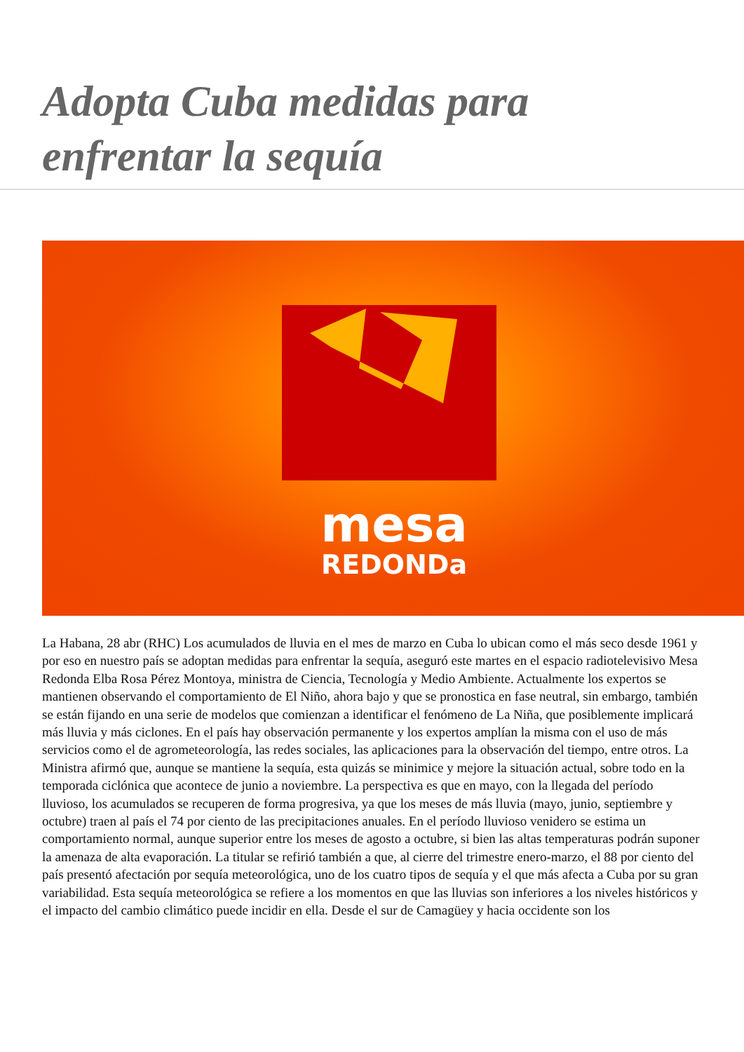Adopta Cuba medidas para enfrentar la sequía
mesa
REDONDa
La Habana, 28 abr (RHC) Los acumulados de lluvia en el mes de marzo en Cuba lo ubican como el más seco desde 1961 y por eso en nuestro país se adoptan medidas para enfrentar la sequía, aseguró este martes en el espacio radiotelevisivo Mesa Redonda Elba Rosa Pérez Montoya, ministra de Ciencia, Tecnología y Medio Ambiente. Actualmente los expertos se mantienen observando el comportamiento de El Niño, ahora bajo y que se pronostica en fase neutral, sin embargo, también se están fijando en una serie de modelos que comienzan a identificar el fenómeno de La Niña, que posiblemente implicará más lluvia y más ciclones. En el país hay observación permanente y los expertos amplían la misma con el uso de más servicios como el de agrometeorología, las redes sociales, las aplicaciones para la observación del tiempo, entre otros. La Ministra afirmó que, aunque se mantiene la sequía, esta quizás se minimice y mejore la situación actual, sobre todo en la temporada ciclónica que acontece de junio a noviembre. La perspectiva es que en mayo, con la llegada del período lluvioso, los acumulados se recuperen de forma progresiva, ya que los meses de más lluvia (mayo, junio, septiembre y octubre) traen al país el 74 por ciento de las precipitaciones anuales. En el período lluvioso venidero se estima un comportamiento normal, aunque superior entre los meses de agosto a octubre, si bien las altas temperaturas podrán suponer la amenaza de alta evaporación. La titular se refirió también a que, al cierre del trimestre enero-marzo, el 88 por ciento del país presentó afectación por sequía meteorológica, uno de los cuatro tipos de sequía y el que más afecta a Cuba por su gran variabilidad. Esta sequía meteorológica se refiere a los momentos en que las lluvias son inferiores a los niveles históricos y el impacto del cambio climático puede incidir en ella. Desde el sur de Camagüey y hacia occidente son los